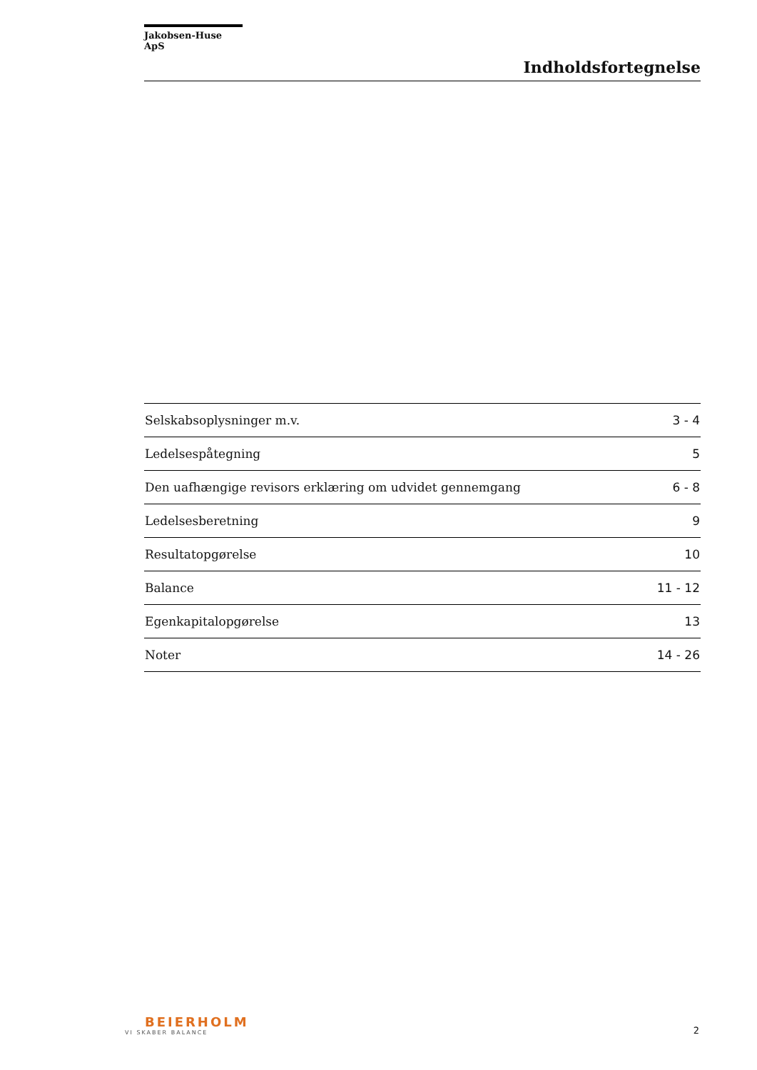Jakobsen-Huse ApS
Indholdsfortegnelse
| Selskabsoplysninger m.v. | 3 - 4 |
| Ledelsespåtegning | 5 |
| Den uafhængige revisors erklæring om udvidet gennemgang | 6 - 8 |
| Ledelsesberetning | 9 |
| Resultatopgørelse | 10 |
| Balance | 11 - 12 |
| Egenkapitalopgørelse | 13 |
| Noter | 14 - 26 |
BEIERHOLM
VI SKABER BALANCE
2